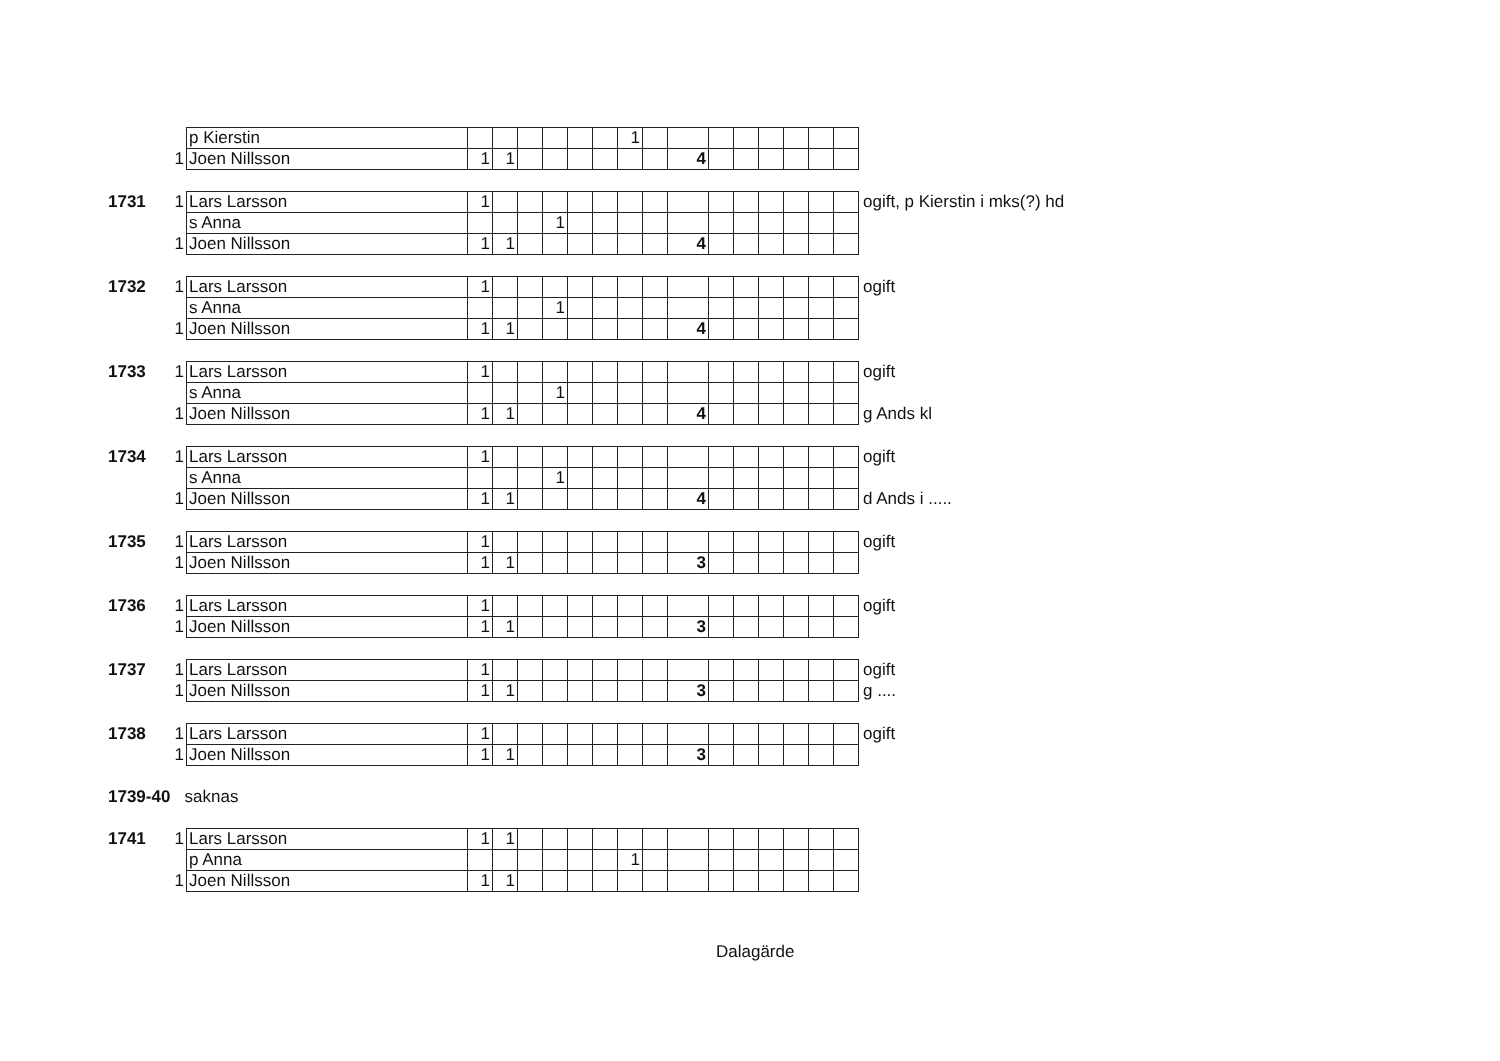| | | p Kierstin | | | | | | | 1 | | | | | | | | | |
| | 1 | Joen Nillsson | 1 | 1 | | | | | | | 4 | | | | | | | |
| 1731 | 1 | Lars Larsson | 1 | | | | | | | | | | | | | | | ogift, p Kierstin i mks(?) hd |
| | | s Anna | | | | 1 | | | | | | | | | | | | |
| | 1 | Joen Nillsson | 1 | 1 | | | | | | | 4 | | | | | | | |
| 1732 | 1 | Lars Larsson | 1 | | | | | | | | | | | | | | | ogift |
| | | s Anna | | | | 1 | | | | | | | | | | | | |
| | 1 | Joen Nillsson | 1 | 1 | | | | | | | 4 | | | | | | | |
| 1733 | 1 | Lars Larsson | 1 | | | | | | | | | | | | | | | ogift |
| | | s Anna | | | | 1 | | | | | | | | | | | | |
| | 1 | Joen Nillsson | 1 | 1 | | | | | | | 4 | | | | | | | g Ands kl |
| 1734 | 1 | Lars Larsson | 1 | | | | | | | | | | | | | | | ogift |
| | | s Anna | | | | 1 | | | | | | | | | | | | |
| | 1 | Joen Nillsson | 1 | 1 | | | | | | | 4 | | | | | | | d Ands i ..... |
| 1735 | 1 | Lars Larsson | 1 | | | | | | | | | | | | | | | ogift |
| | 1 | Joen Nillsson | 1 | 1 | | | | | | | 3 | | | | | | | |
| 1736 | 1 | Lars Larsson | 1 | | | | | | | | | | | | | | | ogift |
| | 1 | Joen Nillsson | 1 | 1 | | | | | | | 3 | | | | | | | |
| 1737 | 1 | Lars Larsson | 1 | | | | | | | | | | | | | | | ogift |
| | 1 | Joen Nillsson | 1 | 1 | | | | | | | 3 | | | | | | | g .... |
| 1738 | 1 | Lars Larsson | 1 | | | | | | | | | | | | | | | ogift |
| | 1 | Joen Nillsson | 1 | 1 | | | | | | | 3 | | | | | | | |
1739-40 saknas
| 1741 | 1 | Lars Larsson | 1 | 1 | | | | | | | | | | | | | | |
| | | p Anna | | | | | | | 1 | | | | | | | | | |
| | 1 | Joen Nillsson | 1 | 1 | | | | | | | | | | | | | | |
Dalagärde